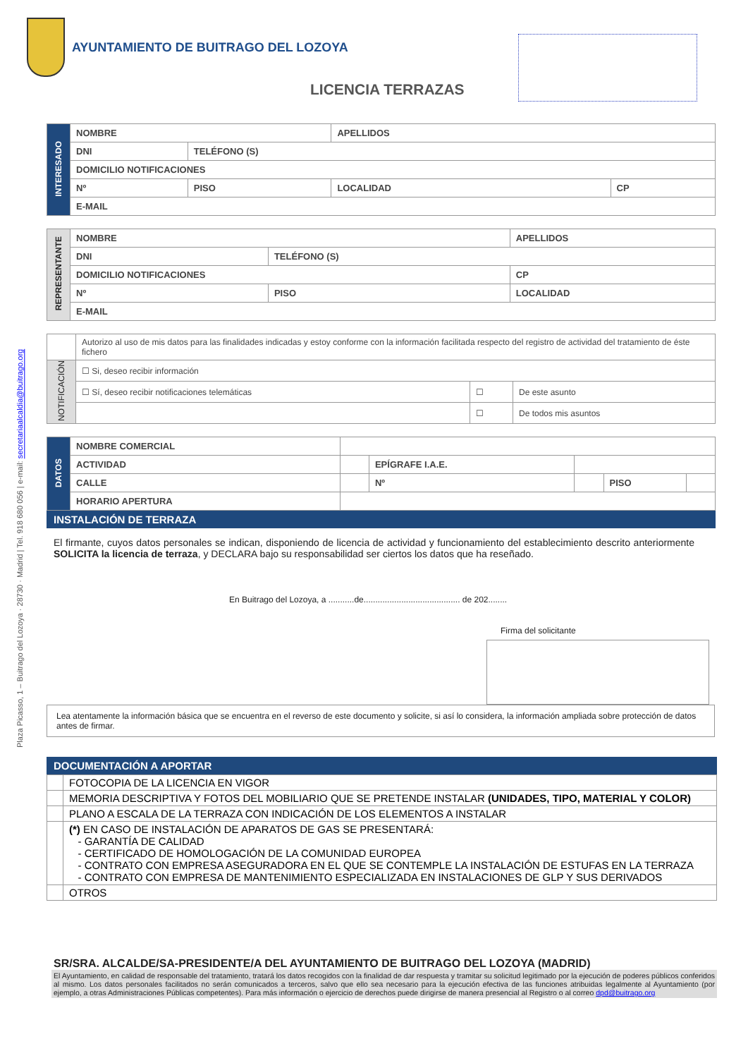Plaza Picasso, 1 – Buitrago del Lozoya · 28730 · Madrid | Tel. 918 680 056 | e-mail: secretariaalcaldia@buitrago.org
AYUNTAMIENTO DE BUITRAGO DEL LOZOYA
LICENCIA TERRAZAS
| INTERESADO | NOMBRE | | APELLIDOS | |
| | DNI | TELÉFONO (S) | | |
| | DOMICILIO NOTIFICACIONES | | | |
| | Nº | PISO | LOCALIDAD | CP |
| | E-MAIL | | | |
| REPRESENTANTE | NOMBRE | | APELLIDOS | |
| | DNI | TELÉFONO (S) | | |
| | DOMICILIO NOTIFICACIONES | | | CP |
| | Nº | PISO | LOCALIDAD | |
| | E-MAIL | | | |
| | Autorizo al uso de mis datos para las finalidades indicadas y estoy conforme con la información facilitada respecto del registro de actividad del tratamiento de éste fichero | | |
| NOTIFICACIÓN | ☐ Si, deseo recibir información | | |
| | ☐ Sí, deseo recibir notificaciones telemáticas | ☐ | De este asunto |
| | | ☐ | De todos mis asuntos |
| DATOS | NOMBRE COMERCIAL | | | | | |
| | ACTIVIDAD | | EPÍGRAFE I.A.E. | | | |
| | CALLE | | Nº | | PISO | |
| | HORARIO APERTURA | | | | | |
INSTALACIÓN DE TERRAZA
El firmante, cuyos datos personales se indican, disponiendo de licencia de actividad y funcionamiento del establecimiento descrito anteriormente SOLICITA la licencia de terraza, y DECLARA bajo su responsabilidad ser ciertos los datos que ha reseñado.
En Buitrago del Lozoya, a ...........de......................................... de 202........
Firma del solicitante
Lea atentamente la información básica que se encuentra en el reverso de este documento y solicite, si así lo considera, la información ampliada sobre protección de datos antes de firmar.
DOCUMENTACIÓN A APORTAR
| | FOTOCOPIA DE LA LICENCIA EN VIGOR |
| | MEMORIA DESCRIPTIVA Y FOTOS DEL MOBILIARIO QUE SE PRETENDE INSTALAR (UNIDADES, TIPO, MATERIAL Y COLOR) |
| | PLANO A ESCALA DE LA TERRAZA CON INDICACIÓN DE LOS ELEMENTOS A INSTALAR |
| | (*) EN CASO DE INSTALACIÓN DE APARATOS DE GAS SE PRESENTARÁ: - GARANTÍA DE CALIDAD - CERTIFICADO DE HOMOLOGACIÓN DE LA COMUNIDAD EUROPEA - CONTRATO CON EMPRESA ASEGURADORA EN EL QUE SE CONTEMPLE LA INSTALACIÓN DE ESTUFAS EN LA TERRAZA - CONTRATO CON EMPRESA DE MANTENIMIENTO ESPECIALIZADA EN INSTALACIONES DE GLP Y SUS DERIVADOS |
| | OTROS |
SR/SRA. ALCALDE/SA-PRESIDENTE/A DEL AYUNTAMIENTO DE BUITRAGO DEL LOZOYA (MADRID)
El Ayuntamiento, en calidad de responsable del tratamiento, tratará los datos recogidos con la finalidad de dar respuesta y tramitar su solicitud legitimado por la ejecución de poderes públicos conferidos al mismo. Los datos personales facilitados no serán comunicados a terceros, salvo que ello sea necesario para la ejecución efectiva de las funciones atribuidas legalmente al Ayuntamiento (por ejemplo, a otras Administraciones Públicas competentes). Para más información o ejercicio de derechos puede dirigirse de manera presencial al Registro o al correo dpd@buitrago.org